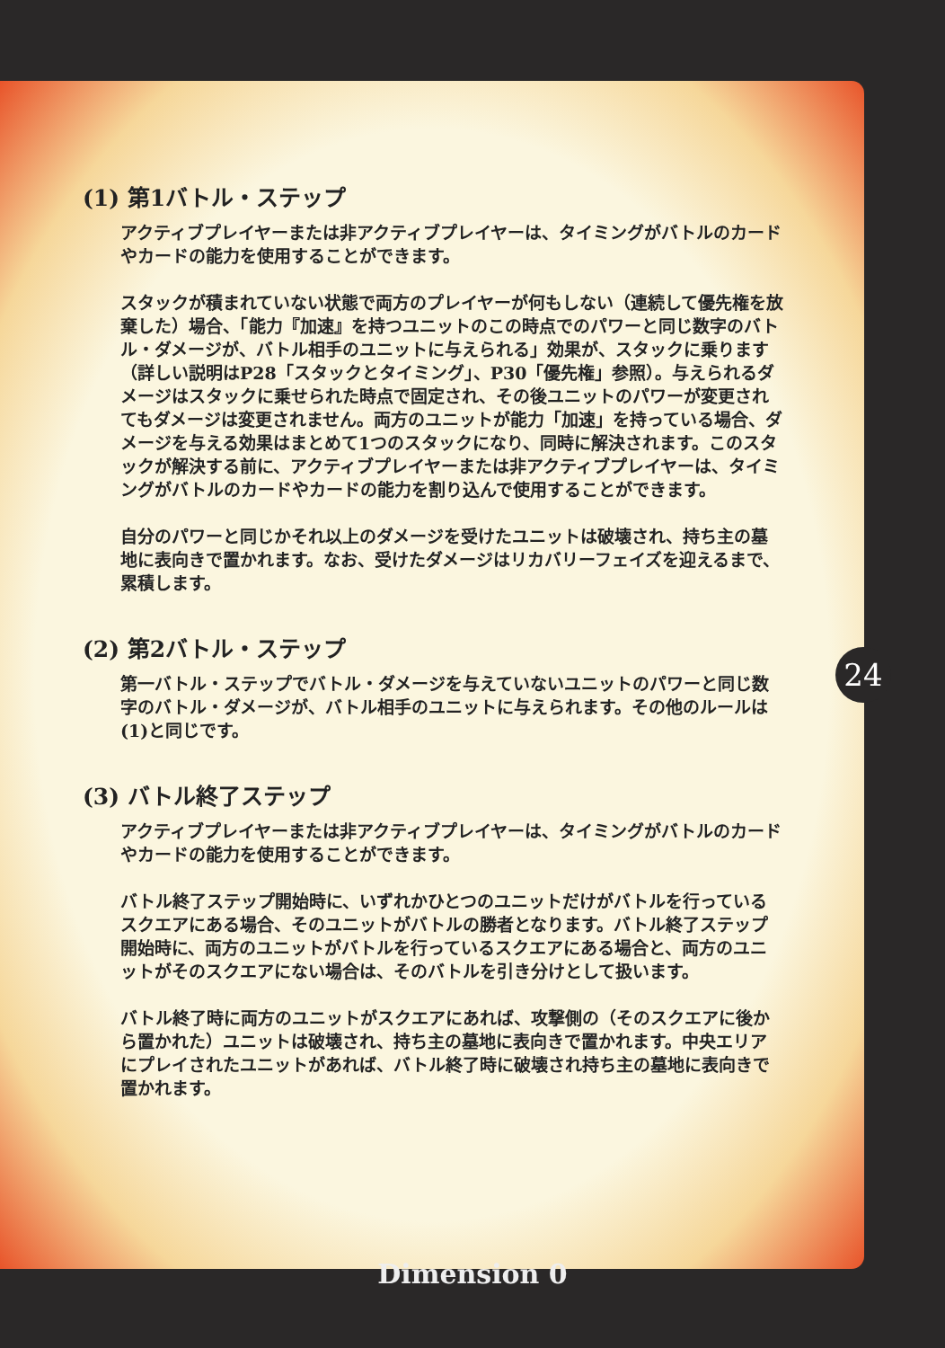(1) 第1バトル・ステップ
アクティブプレイヤーまたは非アクティブプレイヤーは、タイミングがバトルのカードやカードの能力を使用することができます。
スタックが積まれていない状態で両方のプレイヤーが何もしない（連続して優先権を放棄した）場合、「能力『加速』を持つユニットのこの時点でのパワーと同じ数字のバトル・ダメージが、バトル相手のユニットに与えられる」効果が、スタックに乗ります（詳しい説明はP28「スタックとタイミング」、P30「優先権」参照）。与えられるダメージはスタックに乗せられた時点で固定され、その後ユニットのパワーが変更されてもダメージは変更されません。両方のユニットが能力「加速」を持っている場合、ダメージを与える効果はまとめて1つのスタックになり、同時に解決されます。このスタックが解決する前に、アクティブプレイヤーまたは非アクティブプレイヤーは、タイミングがバトルのカードやカードの能力を割り込んで使用することができます。
自分のパワーと同じかそれ以上のダメージを受けたユニットは破壊され、持ち主の墓地に表向きで置かれます。なお、受けたダメージはリカバリーフェイズを迎えるまで、累積します。
(2) 第2バトル・ステップ
第一バトル・ステップでバトル・ダメージを与えていないユニットのパワーと同じ数字のバトル・ダメージが、バトル相手のユニットに与えられます。その他のルールは(1)と同じです。
(3) バトル終了ステップ
アクティブプレイヤーまたは非アクティブプレイヤーは、タイミングがバトルのカードやカードの能力を使用することができます。
バトル終了ステップ開始時に、いずれかひとつのユニットだけがバトルを行っているスクエアにある場合、そのユニットがバトルの勝者となります。バトル終了ステップ開始時に、両方のユニットがバトルを行っているスクエアにある場合と、両方のユニットがそのスクエアにない場合は、そのバトルを引き分けとして扱います。
バトル終了時に両方のユニットがスクエアにあれば、攻撃側の（そのスクエアに後から置かれた）ユニットは破壊され、持ち主の墓地に表向きで置かれます。中央エリアにプレイされたユニットがあれば、バトル終了時に破壊され持ち主の墓地に表向きで置かれます。
24
Dimension 0